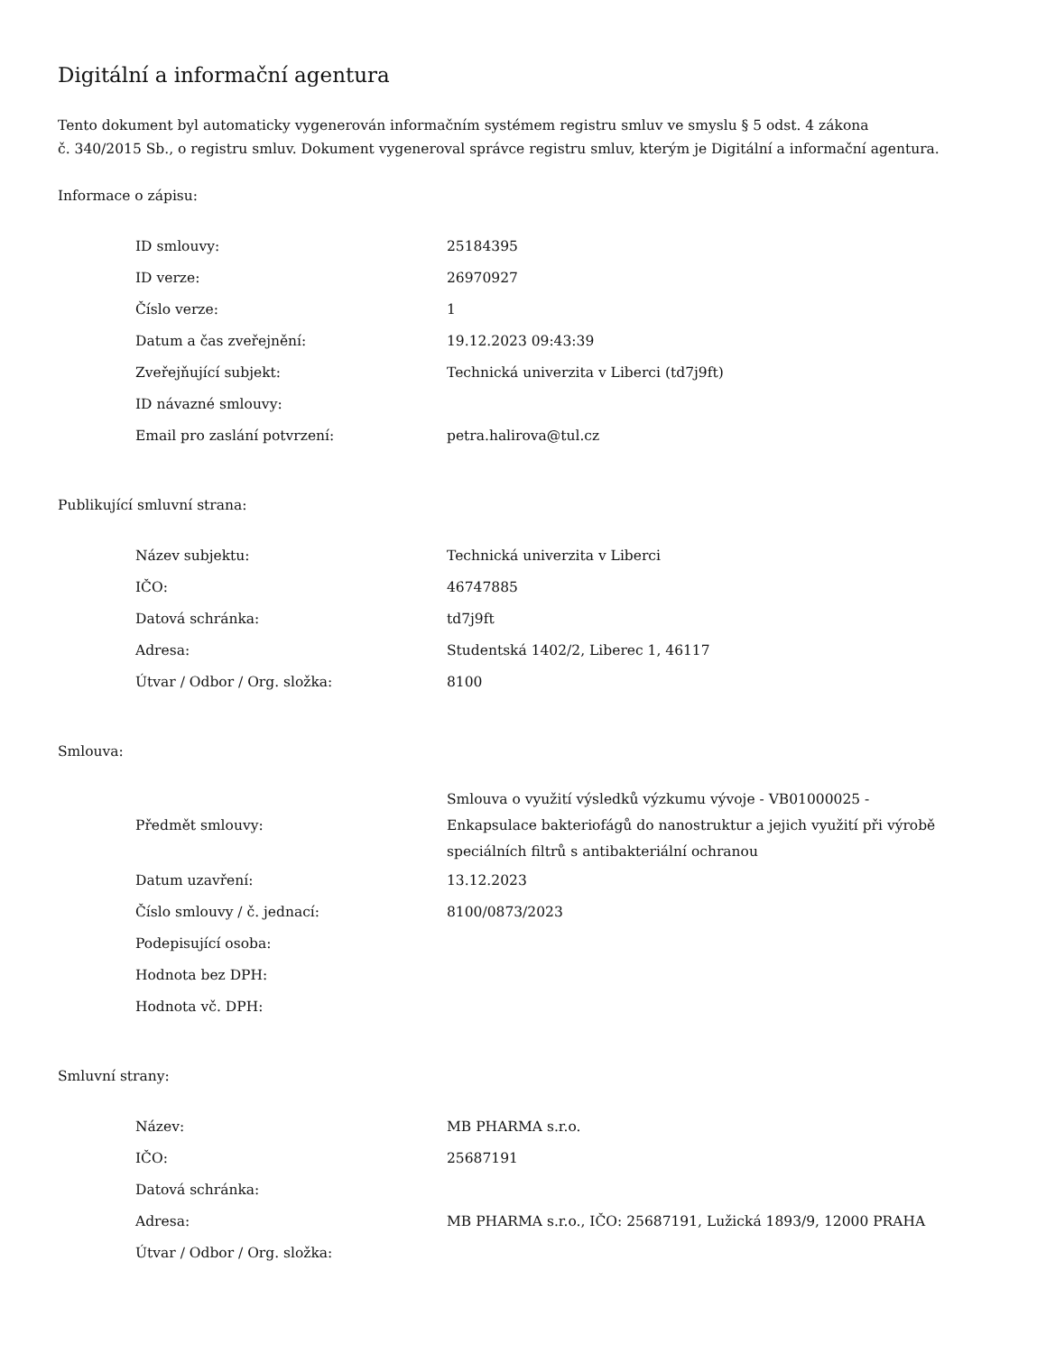Digitální a informační agentura
Tento dokument byl automaticky vygenerován informačním systémem registru smluv ve smyslu § 5 odst. 4 zákona
č. 340/2015 Sb., o registru smluv. Dokument vygeneroval správce registru smluv, kterým je Digitální a informační agentura.
Informace o zápisu:
| ID smlouvy: | 25184395 |
| ID verze: | 26970927 |
| Číslo verze: | 1 |
| Datum a čas zveřejnění: | 19.12.2023 09:43:39 |
| Zveřejňující subjekt: | Technická univerzita v Liberci (td7j9ft) |
| ID návazné smlouvy: | |
| Email pro zaslání potvrzení: | petra.halirova@tul.cz |
Publikující smluvní strana:
| Název subjektu: | Technická univerzita v Liberci |
| IČO: | 46747885 |
| Datová schránka: | td7j9ft |
| Adresa: | Studentská 1402/2, Liberec 1, 46117 |
| Útvar / Odbor / Org. složka: | 8100 |
Smlouva:
| Předmět smlouvy: | Smlouva o využití výsledků výzkumu vývoje - VB01000025 - Enkapsulace bakteriofágů do nanostruktur a jejich využití při výrobě speciálních filtrů s antibakteriální ochranou |
| Datum uzavření: | 13.12.2023 |
| Číslo smlouvy / č. jednací: | 8100/0873/2023 |
| Podepisující osoba: | |
| Hodnota bez DPH: | |
| Hodnota vč. DPH: | |
Smluvní strany:
| Název: | MB PHARMA s.r.o. |
| IČO: | 25687191 |
| Datová schránka: | |
| Adresa: | MB PHARMA s.r.o., IČO: 25687191, Lužická 1893/9, 12000 PRAHA |
| Útvar / Odbor / Org. složka: | |